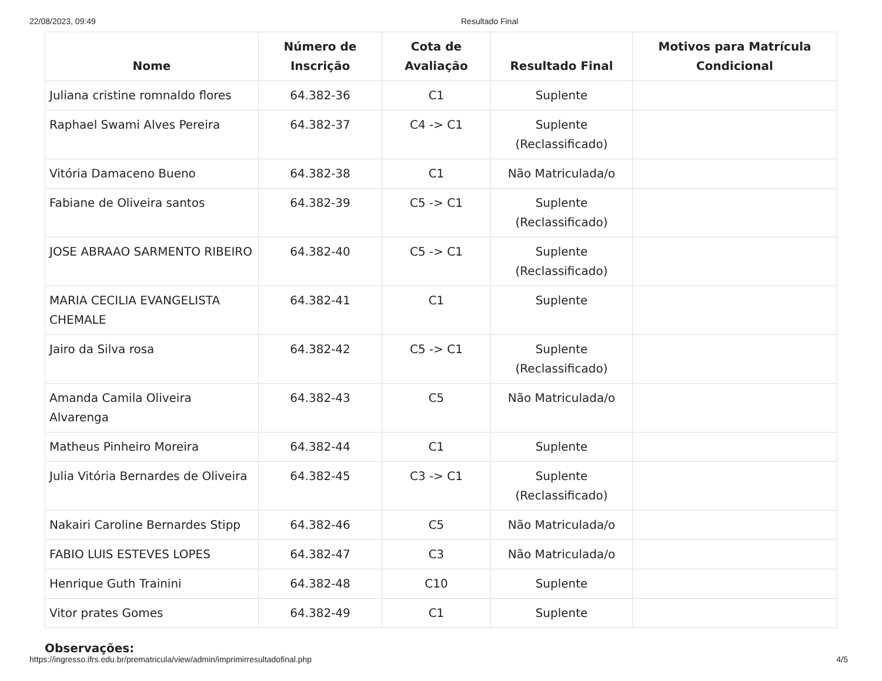22/08/2023, 09:49 Resultado Final
| Nome | Número de Inscrição | Cota de Avaliação | Resultado Final | Motivos para Matrícula Condicional |
| --- | --- | --- | --- | --- |
| Juliana cristine romnaldo flores | 64.382-36 | C1 | Suplente | |
| Raphael Swami Alves Pereira | 64.382-37 | C4 -> C1 | Suplente (Reclassificado) | |
| Vitória Damaceno Bueno | 64.382-38 | C1 | Não Matriculada/o | |
| Fabiane de Oliveira santos | 64.382-39 | C5 -> C1 | Suplente (Reclassificado) | |
| JOSE ABRAAO SARMENTO RIBEIRO | 64.382-40 | C5 -> C1 | Suplente (Reclassificado) | |
| MARIA CECILIA EVANGELISTA CHEMALE | 64.382-41 | C1 | Suplente | |
| Jairo da Silva rosa | 64.382-42 | C5 -> C1 | Suplente (Reclassificado) | |
| Amanda Camila Oliveira Alvarenga | 64.382-43 | C5 | Não Matriculada/o | |
| Matheus Pinheiro Moreira | 64.382-44 | C1 | Suplente | |
| Julia Vitória Bernardes de Oliveira | 64.382-45 | C3 -> C1 | Suplente (Reclassificado) | |
| Nakairi Caroline Bernardes Stipp | 64.382-46 | C5 | Não Matriculada/o | |
| FABIO LUIS ESTEVES LOPES | 64.382-47 | C3 | Não Matriculada/o | |
| Henrique Guth Trainini | 64.382-48 | C10 | Suplente | |
| Vitor prates Gomes | 64.382-49 | C1 | Suplente | |
Observações:
https://ingresso.ifrs.edu.br/prematricula/view/admin/imprimirresultadofinal.php 4/5